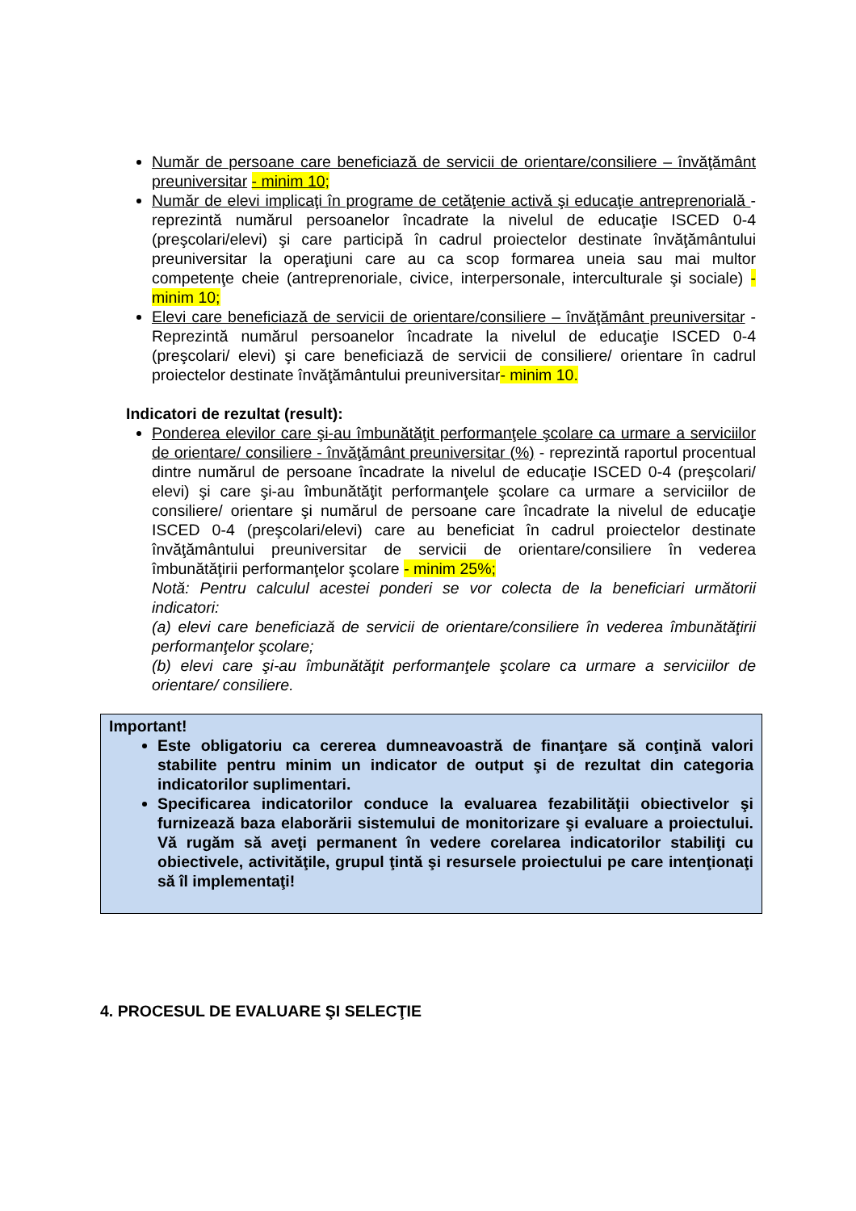Număr de persoane care beneficiază de servicii de orientare/consiliere – învăţământ preuniversitar - minim 10;
Număr de elevi implicaţi în programe de cetăţenie activă şi educaţie antreprenorială - reprezintă numărul persoanelor încadrate la nivelul de educaţie ISCED 0-4 (preşcolari/elevi) şi care participă în cadrul proiectelor destinate învăţământului preuniversitar la operaţiuni care au ca scop formarea uneia sau mai multor competenţe cheie (antreprenoriale, civice, interpersonale, interculturale şi sociale) - minim 10;
Elevi care beneficiază de servicii de orientare/consiliere – învăţământ preuniversitar - Reprezintă numărul persoanelor încadrate la nivelul de educaţie ISCED 0-4 (preşcolari/ elevi) şi care beneficiază de servicii de consiliere/ orientare în cadrul proiectelor destinate învăţământului preuniversitar- minim 10.
Indicatori de rezultat (result):
Ponderea elevilor care şi-au îmbunătăţit performanţele şcolare ca urmare a serviciilor de orientare/ consiliere - învăţământ preuniversitar (%) - reprezintă raportul procentual dintre numărul de persoane încadrate la nivelul de educaţie ISCED 0-4 (preşcolari/ elevi) şi care şi-au îmbunătăţit performanţele şcolare ca urmare a serviciilor de consiliere/ orientare şi numărul de persoane care încadrate la nivelul de educaţie ISCED 0-4 (preşcolari/elevi) care au beneficiat în cadrul proiectelor destinate învăţământului preuniversitar de servicii de orientare/consiliere în vederea îmbunătăţirii performanţelor şcolare - minim 25%;
Notă: Pentru calculul acestei ponderi se vor colecta de la beneficiari următorii indicatori:
(a) elevi care beneficiază de servicii de orientare/consiliere în vederea îmbunătăţirii performanţelor şcolare;
(b) elevi care şi-au îmbunătăţit performanţele şcolare ca urmare a serviciilor de orientare/ consiliere.
Important!
Este obligatoriu ca cererea dumneavoastră de finanţare să conţină valori stabilite pentru minim un indicator de output şi de rezultat din categoria indicatorilor suplimentari.
Specificarea indicatorilor conduce la evaluarea fezabilităţii obiectivelor şi furnizează baza elaborării sistemului de monitorizare şi evaluare a proiectului. Vă rugăm să aveţi permanent în vedere corelarea indicatorilor stabiliţi cu obiectivele, activităţile, grupul ţintă şi resursele proiectului pe care intenţionaţi să îl implementaţi!
4. PROCESUL DE EVALUARE ŞI SELECŢIE